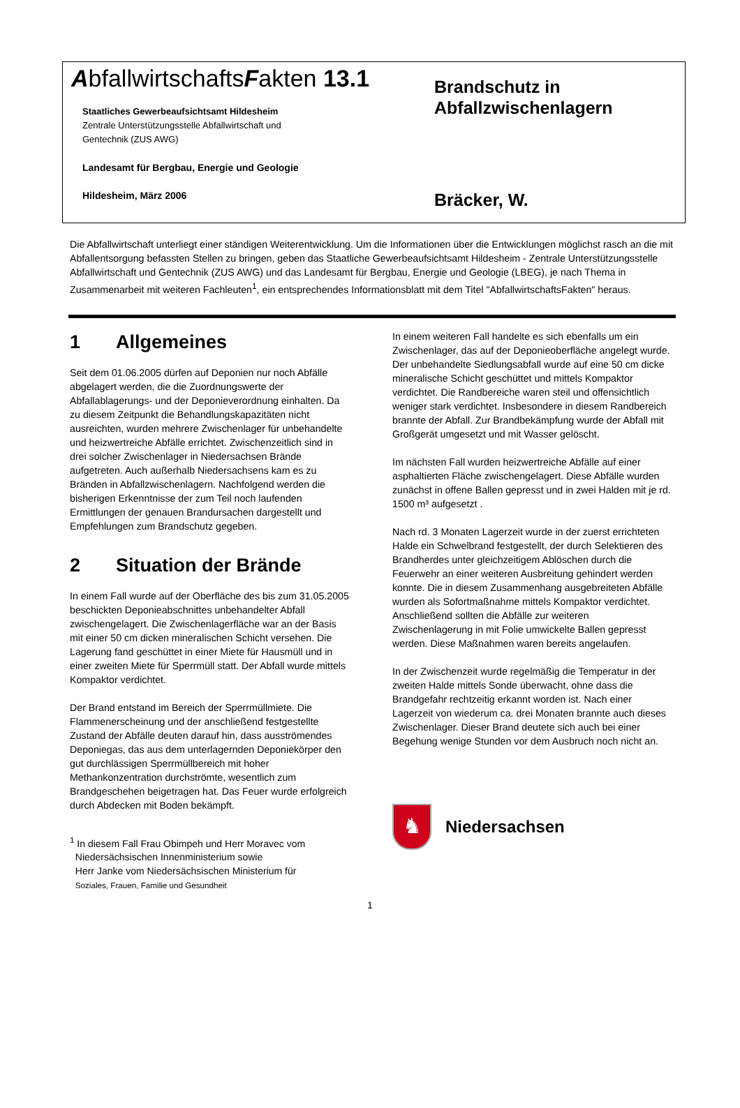AbfallwirtschaftsFakten 13.1
Staatliches Gewerbeaufsichtsamt Hildesheim
Zentrale Unterstützungsstelle Abfallwirtschaft und
Gentechnik (ZUS AWG)
Landesamt für Bergbau, Energie und Geologie
Hildesheim, März 2006
Brandschutz in
Abfallzwischenlagern
Bräcker, W.
Die Abfallwirtschaft unterliegt einer ständigen Weiterentwicklung. Um die Informationen über die Entwicklungen möglichst rasch an die mit Abfallentsorgung befassten Stellen zu bringen, geben das Staatliche Gewerbeaufsichtsamt Hildesheim - Zentrale Unterstützungsstelle Abfallwirtschaft und Gentechnik (ZUS AWG) und das Landesamt für Bergbau, Energie und Geologie (LBEG), je nach Thema in Zusammenarbeit mit weiteren Fachleuten<sup>1</sup>, ein entsprechendes Informationsblatt mit dem Titel "AbfallwirtschaftsFakten" heraus.
1 Allgemeines
Seit dem 01.06.2005 dürfen auf Deponien nur noch Abfälle abgelagert werden, die die Zuordnungswerte der Abfallablagerungs- und der Deponieverordnung einhalten. Da zu diesem Zeitpunkt die Behandlungskapazitäten nicht ausreichten, wurden mehrere Zwischenlager für unbehandelte und heizwertreiche Abfälle errichtet. Zwischenzeitlich sind in drei solcher Zwischenlager in Niedersachsen Brände aufgetreten. Auch außerhalb Niedersachsens kam es zu Bränden in Abfallzwischenlagern. Nachfolgend werden die bisherigen Erkenntnisse der zum Teil noch laufenden Ermittlungen der genauen Brandursachen dargestellt und Empfehlungen zum Brandschutz gegeben.
2 Situation der Brände
In einem Fall wurde auf der Oberfläche des bis zum 31.05.2005 beschickten Deponieabschnittes unbehandelter Abfall zwischengelagert. Die Zwischenlagerfläche war an der Basis mit einer 50 cm dicken mineralischen Schicht versehen. Die Lagerung fand geschüttet in einer Miete für Hausmüll und in einer zweiten Miete für Sperrmüll statt. Der Abfall wurde mittels Kompaktor verdichtet.
Der Brand entstand im Bereich der Sperrmüllmiete. Die Flammenerscheinung und der anschließend festgestellte Zustand der Abfälle deuten darauf hin, dass ausströmendes Deponiegas, das aus dem unterlagernden Deponiekörper den gut durchlässigen Sperrmüllbereich mit hoher Methankonzentration durchströmte, wesentlich zum Brandgeschehen beigetragen hat. Das Feuer wurde erfolgreich durch Abdecken mit Boden bekämpft.
<sup>1</sup> In diesem Fall Frau Obimpeh und Herr Moravec vom
Niedersächsischen Innenministerium sowie
Herr Janke vom Niedersächsischen Ministerium für
Soziales, Frauen, Familie und Gesundheit
In einem weiteren Fall handelte es sich ebenfalls um ein Zwischenlager, das auf der Deponieoberfläche angelegt wurde. Der unbehandelte Siedlungsabfall wurde auf eine 50 cm dicke mineralische Schicht geschüttet und mittels Kompaktor verdichtet. Die Randbereiche waren steil und offensichtlich weniger stark verdichtet. Insbesondere in diesem Randbereich brannte der Abfall. Zur Brandbekämpfung wurde der Abfall mit Großgerät umgesetzt und mit Wasser gelöscht.
Im nächsten Fall wurden heizwertreiche Abfälle auf einer asphaltierten Fläche zwischengelagert. Diese Abfälle wurden zunächst in offene Ballen gepresst und in zwei Halden mit je rd. 1500 m³ aufgesetzt .
Nach rd. 3 Monaten Lagerzeit wurde in der zuerst errichteten Halde ein Schwelbrand festgestellt, der durch Selektieren des Brandherdes unter gleichzeitigem Ablöschen durch die Feuerwehr an einer weiteren Ausbreitung gehindert werden konnte. Die in diesem Zusammenhang ausgebreiteten Abfälle wurden als Sofortmaßnahme mittels Kompaktor verdichtet. Anschließend sollten die Abfälle zur weiteren Zwischenlagerung in mit Folie umwickelte Ballen gepresst werden. Diese Maßnahmen waren bereits angelaufen.
In der Zwischenzeit wurde regelmäßig die Temperatur in der zweiten Halde mittels Sonde überwacht, ohne dass die Brandgefahr rechtzeitig erkannt worden ist. Nach einer Lagerzeit von wiederum ca. drei Monaten brannte auch dieses Zwischenlager. Dieser Brand deutete sich auch bei einer Begehung wenige Stunden vor dem Ausbruch noch nicht an.
♞
Niedersachsen
1